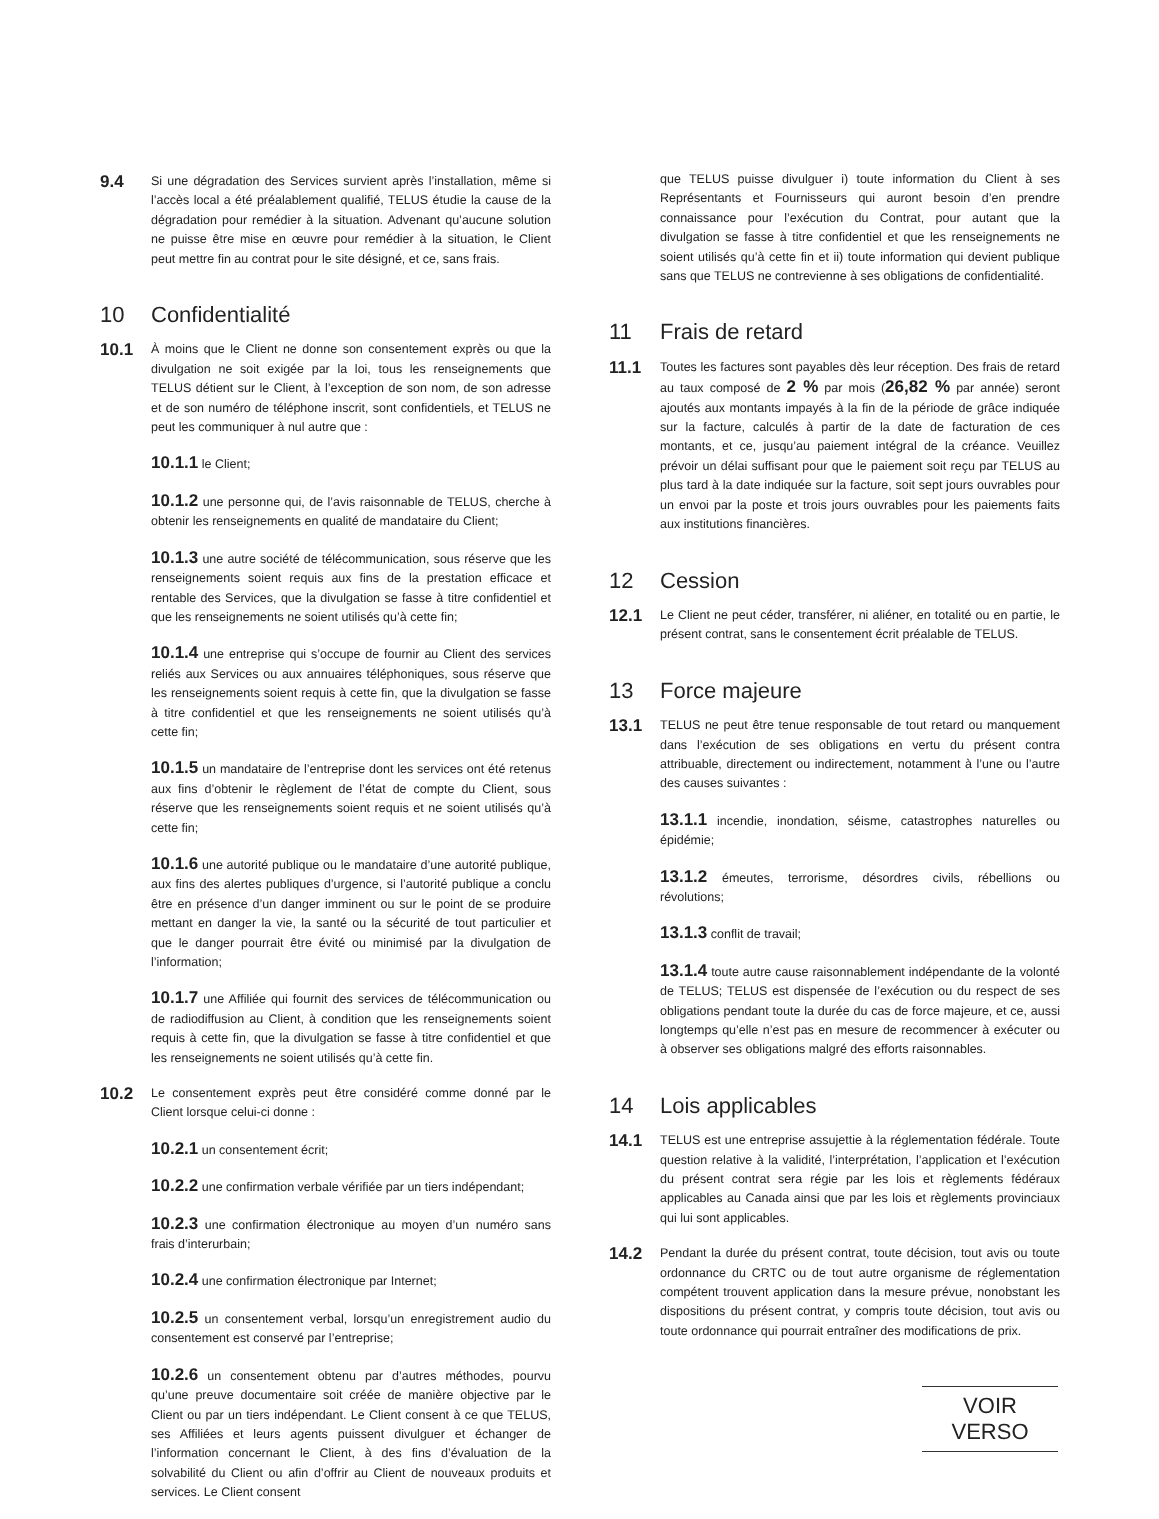9.4
Si une dégradation des Services survient après l’installation, même si l’accès local a été préalablement qualifié, TELUS étudie la cause de la dégradation pour remédier à la situation. Advenant qu’aucune solution ne puisse être mise en œuvre pour remédier à la situation, le Client peut mettre fin au contrat pour le site désigné, et ce, sans frais.
10 Confidentialité
10.1
À moins que le Client ne donne son consentement exprès ou que la divulgation ne soit exigée par la loi, tous les renseignements que TELUS détient sur le Client, à l’exception de son nom, de son adresse et de son numéro de téléphone inscrit, sont confidentiels, et TELUS ne peut les communiquer à nul autre que :
10.1.1 le Client;
10.1.2 une personne qui, de l’avis raisonnable de TELUS, cherche à obtenir les renseignements en qualité de mandataire du Client;
10.1.3 une autre société de télécommunication, sous réserve que les renseignements soient requis aux fins de la prestation efficace et rentable des Services, que la divulgation se fasse à titre confidentiel et que les renseignements ne soient utilisés qu’à cette fin;
10.1.4 une entreprise qui s’occupe de fournir au Client des services reliés aux Services ou aux annuaires téléphoniques, sous réserve que les renseignements soient requis à cette fin, que la divulgation se fasse à titre confidentiel et que les renseignements ne soient utilisés qu’à cette fin;
10.1.5 un mandataire de l’entreprise dont les services ont été retenus aux fins d’obtenir le règlement de l’état de compte du Client, sous réserve que les renseignements soient requis et ne soient utilisés qu’à cette fin;
10.1.6 une autorité publique ou le mandataire d’une autorité publique, aux fins des alertes publiques d’urgence, si l’autorité publique a conclu être en présence d’un danger imminent ou sur le point de se produire mettant en danger la vie, la santé ou la sécurité de tout particulier et que le danger pourrait être évité ou minimisé par la divulgation de l’information;
10.1.7 une Affiliée qui fournit des services de télécommunication ou de radiodiffusion au Client, à condition que les renseignements soient requis à cette fin, que la divulgation se fasse à titre confidentiel et que les renseignements ne soient utilisés qu’à cette fin.
10.2
Le consentement exprès peut être considéré comme donné par le Client lorsque celui-ci donne :
10.2.1 un consentement écrit;
10.2.2 une confirmation verbale vérifiée par un tiers indépendant;
10.2.3 une confirmation électronique au moyen d’un numéro sans frais d’interurbain;
10.2.4 une confirmation électronique par Internet;
10.2.5 un consentement verbal, lorsqu’un enregistrement audio du consentement est conservé par l’entreprise;
10.2.6 un consentement obtenu par d’autres méthodes, pourvu qu’une preuve documentaire soit créée de manière objective par le Client ou par un tiers indépendant. Le Client consent à ce que TELUS, ses Affiliées et leurs agents puissent divulguer et échanger de l’information concernant le Client, à des fins d’évaluation de la solvabilité du Client ou afin d’offrir au Client de nouveaux produits et services. Le Client consent
que TELUS puisse divulguer i) toute information du Client à ses Représentants et Fournisseurs qui auront besoin d’en prendre connaissance pour l’exécution du Contrat, pour autant que la divulgation se fasse à titre confidentiel et que les renseignements ne soient utilisés qu’à cette fin et ii) toute information qui devient publique sans que TELUS ne contrevienne à ses obligations de confidentialité.
11 Frais de retard
11.1
Toutes les factures sont payables dès leur réception. Des frais de retard au taux composé de 2 % par mois (26,82 % par année) seront ajoutés aux montants impayés à la fin de la période de grâce indiquée sur la facture, calculés à partir de la date de facturation de ces montants, et ce, jusqu’au paiement intégral de la créance. Veuillez prévoir un délai suffisant pour que le paiement soit reçu par TELUS au plus tard à la date indiquée sur la facture, soit sept jours ouvrables pour un envoi par la poste et trois jours ouvrables pour les paiements faits aux institutions financières.
12 Cession
12.1
Le Client ne peut céder, transférer, ni aliéner, en totalité ou en partie, le présent contrat, sans le consentement écrit préalable de TELUS.
13 Force majeure
13.1
TELUS ne peut être tenue responsable de tout retard ou manquement dans l’exécution de ses obligations en vertu du présent contra attribuable, directement ou indirectement, notamment à l’une ou l’autre des causes suivantes :
13.1.1 incendie, inondation, séisme, catastrophes naturelles ou épidémie;
13.1.2 émeutes, terrorisme, désordres civils, rébellions ou révolutions;
13.1.3 conflit de travail;
13.1.4 toute autre cause raisonnablement indépendante de la volonté de TELUS; TELUS est dispensée de l’exécution ou du respect de ses obligations pendant toute la durée du cas de force majeure, et ce, aussi longtemps qu’elle n’est pas en mesure de recommencer à exécuter ou à observer ses obligations malgré des efforts raisonnables.
14 Lois applicables
14.1
TELUS est une entreprise assujettie à la réglementation fédérale. Toute question relative à la validité, l’interprétation, l’application et l’exécution du présent contrat sera régie par les lois et règlements fédéraux applicables au Canada ainsi que par les lois et règlements provinciaux qui lui sont applicables.
14.2
Pendant la durée du présent contrat, toute décision, tout avis ou toute ordonnance du CRTC ou de tout autre organisme de réglementation compétent trouvent application dans la mesure prévue, nonobstant les dispositions du présent contrat, y compris toute décision, tout avis ou toute ordonnance qui pourrait entraîner des modifications de prix.
VOIR VERSO